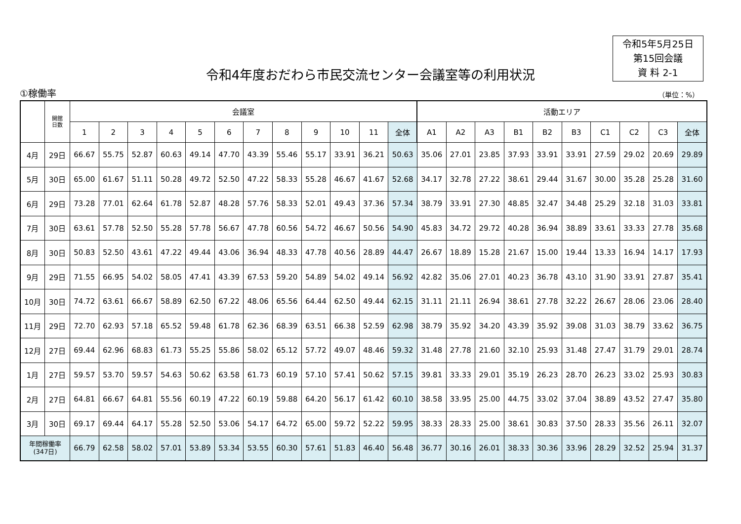令和5年5月25日
第15回会議
資 料 2-1
令和4年度おだわら市民交流センター会議室等の利用状況
①稼働率 （単位：%）
| | 開館 日数 | 会議室 | | | | | | | | | | | | 活動エリア | | | | | | | | | |
| --- | --- | --- | --- | --- | --- | --- | --- | --- | --- | --- | --- | --- | --- | --- | --- | --- | --- | --- | --- | --- | --- | --- | --- |
| | | 1 | 2 | 3 | 4 | 5 | 6 | 7 | 8 | 9 | 10 | 11 | 全体 | A1 | A2 | A3 | B1 | B2 | B3 | C1 | C2 | C3 | 全体 |
| 4月 | 29日 | 66.67 | 55.75 | 52.87 | 60.63 | 49.14 | 47.70 | 43.39 | 55.46 | 55.17 | 33.91 | 36.21 | 50.63 | 35.06 | 27.01 | 23.85 | 37.93 | 33.91 | 33.91 | 27.59 | 29.02 | 20.69 | 29.89 |
| 5月 | 30日 | 65.00 | 61.67 | 51.11 | 50.28 | 49.72 | 52.50 | 47.22 | 58.33 | 55.28 | 46.67 | 41.67 | 52.68 | 34.17 | 32.78 | 27.22 | 38.61 | 29.44 | 31.67 | 30.00 | 35.28 | 25.28 | 31.60 |
| 6月 | 29日 | 73.28 | 77.01 | 62.64 | 61.78 | 52.87 | 48.28 | 57.76 | 58.33 | 52.01 | 49.43 | 37.36 | 57.34 | 38.79 | 33.91 | 27.30 | 48.85 | 32.47 | 34.48 | 25.29 | 32.18 | 31.03 | 33.81 |
| 7月 | 30日 | 63.61 | 57.78 | 52.50 | 55.28 | 57.78 | 56.67 | 47.78 | 60.56 | 54.72 | 46.67 | 50.56 | 54.90 | 45.83 | 34.72 | 29.72 | 40.28 | 36.94 | 38.89 | 33.61 | 33.33 | 27.78 | 35.68 |
| 8月 | 30日 | 50.83 | 52.50 | 43.61 | 47.22 | 49.44 | 43.06 | 36.94 | 48.33 | 47.78 | 40.56 | 28.89 | 44.47 | 26.67 | 18.89 | 15.28 | 21.67 | 15.00 | 19.44 | 13.33 | 16.94 | 14.17 | 17.93 |
| 9月 | 29日 | 71.55 | 66.95 | 54.02 | 58.05 | 47.41 | 43.39 | 67.53 | 59.20 | 54.89 | 54.02 | 49.14 | 56.92 | 42.82 | 35.06 | 27.01 | 40.23 | 36.78 | 43.10 | 31.90 | 33.91 | 27.87 | 35.41 |
| 10月 | 30日 | 74.72 | 63.61 | 66.67 | 58.89 | 62.50 | 67.22 | 48.06 | 65.56 | 64.44 | 62.50 | 49.44 | 62.15 | 31.11 | 21.11 | 26.94 | 38.61 | 27.78 | 32.22 | 26.67 | 28.06 | 23.06 | 28.40 |
| 11月 | 29日 | 72.70 | 62.93 | 57.18 | 65.52 | 59.48 | 61.78 | 62.36 | 68.39 | 63.51 | 66.38 | 52.59 | 62.98 | 38.79 | 35.92 | 34.20 | 43.39 | 35.92 | 39.08 | 31.03 | 38.79 | 33.62 | 36.75 |
| 12月 | 27日 | 69.44 | 62.96 | 68.83 | 61.73 | 55.25 | 55.86 | 58.02 | 65.12 | 57.72 | 49.07 | 48.46 | 59.32 | 31.48 | 27.78 | 21.60 | 32.10 | 25.93 | 31.48 | 27.47 | 31.79 | 29.01 | 28.74 |
| 1月 | 27日 | 59.57 | 53.70 | 59.57 | 54.63 | 50.62 | 63.58 | 61.73 | 60.19 | 57.10 | 57.41 | 50.62 | 57.15 | 39.81 | 33.33 | 29.01 | 35.19 | 26.23 | 28.70 | 26.23 | 33.02 | 25.93 | 30.83 |
| 2月 | 27日 | 64.81 | 66.67 | 64.81 | 55.56 | 60.19 | 47.22 | 60.19 | 59.88 | 64.20 | 56.17 | 61.42 | 60.10 | 38.58 | 33.95 | 25.00 | 44.75 | 33.02 | 37.04 | 38.89 | 43.52 | 27.47 | 35.80 |
| 3月 | 30日 | 69.17 | 69.44 | 64.17 | 55.28 | 52.50 | 53.06 | 54.17 | 64.72 | 65.00 | 59.72 | 52.22 | 59.95 | 38.33 | 28.33 | 25.00 | 38.61 | 30.83 | 37.50 | 28.33 | 35.56 | 26.11 | 32.07 |
| 年間稼働率 (347日) | | 66.79 | 62.58 | 58.02 | 57.01 | 53.89 | 53.34 | 53.55 | 60.30 | 57.61 | 51.83 | 46.40 | 56.48 | 36.77 | 30.16 | 26.01 | 38.33 | 30.36 | 33.96 | 28.29 | 32.52 | 25.94 | 31.37 |